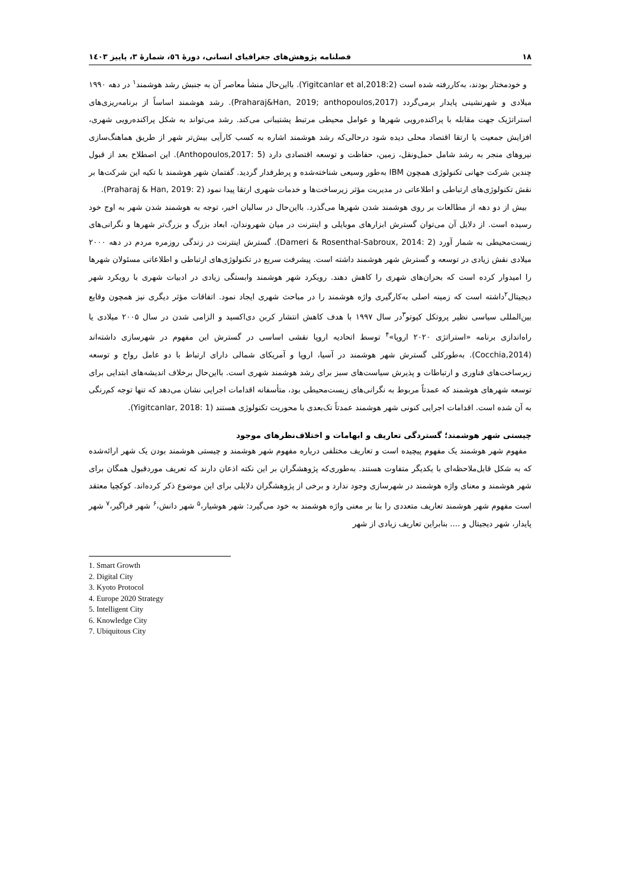۱۸ فصلنامه پژوهش‌های جغرافیای انسانی، دورۀ ٥٦، شمارۀ ۳، پاییز ۱٤۰۳
و خودمختار بودند، به‌کاررفته شده است (Yigitcanlar et al,2018:2). بااین‌حال منشأ معاصر آن به جنبش رشد هوشمند<sup>۱</sup> در دهه ۱۹۹۰ میلادی و شهرنشینی پایدار برمی‌گردد (Praharaj&Han, 2019; anthopoulos,2017). رشد هوشمند اساساً از برنامه‌ریزی‌های استراتژیک جهت مقابله با پراکنده‌رویی شهرها و عوامل محیطی مرتبط پشتیبانی می‌کند. رشد می‌تواند به شکل پراکنده‌رویی شهری، افزایش جمعیت یا ارتقا اقتصاد محلی دیده شود درحالی‌که رشد هوشمند اشاره به کسب کارآیی بیش‌تر شهر از طریق هماهنگ‌سازی نیروهای منجر به رشد شامل حمل‌ونقل، زمین، حفاظت و توسعه اقتصادی دارد (Anthopoulos,2017: 5). این اصطلاح بعد از قبول چندین شرکت جهانی تکنولوژی همچون IBM به‌طور وسیعی شناخته‌شده و پرطرفدار گردید. گفتمان شهر هوشمند با تکیه این شرکت‌ها بر نقش تکنولوژی‌های ارتباطی و اطلاعاتی در مدیریت مؤثر زیرساخت‌ها و خدمات شهری ارتقا پیدا نمود (Praharaj & Han, 2019: 2).
بیش از دو دهه از مطالعات بر روی هوشمند شدن شهرها می‌گذرد. بااین‌حال در سالیان اخیر، توجه به هوشمند شدن شهر به اوج خود رسیده است. از دلایل آن می‌توان گسترش ابزارهای موبایلی و اینترنت در میان شهروندان، ابعاد بزرگ و بزرگ‌تر شهرها و نگرانی‌های زیست‌محیطی به شمار آورد (Dameri & Rosenthal-Sabroux, 2014: 2). گسترش اینترنت در زندگی روزمره مردم در دهه ۲۰۰۰ میلادی نقش زیادی در توسعه و گسترش شهر هوشمند داشته است. پیشرفت سریع در تکنولوژی‌های ارتباطی و اطلاعاتی مسئولان شهرها را امیدوار کرده است که بحران‌های شهری را کاهش دهند. رویکرد شهر هوشمند وابستگی زیادی در ادبیات شهری با رویکرد شهر دیجیتال<sup>۲</sup>داشته است که زمینه اصلی به‌کارگیری واژه هوشمند را در مباحث شهری ایجاد نمود. اتفاقات مؤثر دیگری نیز همچون وقایع بین‌المللی سیاسی نظیر پروتکل کیوتو<sup>۳</sup>در سال ۱۹۹۷ با هدف کاهش انتشار کربن دی‌اکسید و الزامی شدن در سال ۲۰۰۵ میلادی یا راه‌اندازی برنامه «استراتژی ۲۰۲۰ اروپا»<sup>۴</sup> توسط اتحادیه اروپا نقشی اساسی در گسترش این مفهوم در شهرسازی داشته‌اند (Cocchia,2014). به‌طورکلی گسترش شهر هوشمند در آسیا، اروپا و آمریکای شمالی دارای ارتباط با دو عامل رواج و توسعه زیرساخت‌های فناوری و ارتباطات و پذیرش سیاست‌های سبز برای رشد هوشمند شهری است. بااین‌حال برخلاف اندیشه‌های ابتدایی برای توسعه شهرهای هوشمند که عمدتاً مربوط به نگرانی‌های زیست‌محیطی بود، متأسفانه اقدامات اجرایی نشان می‌دهد که تنها توجه کم‌رنگی به آن شده است. اقدامات اجرایی کنونی شهر هوشمند عمدتاً تک‌بعدی با محوریت تکنولوژی هستند (Yigitcanlar, 2018: 1).
چیستی شهر هوشمند؛ گستردگی تعاریف و ابهامات و اختلاف‌نظرهای موجود
مفهوم شهر هوشمند یک مفهوم پیچیده است و تعاریف مختلفی درباره مفهوم شهر هوشمند و چیستی هوشمند بودن یک شهر ارائه‌شده که به شکل قابل‌ملاحظه‌ای با یکدیگر متفاوت هستند. به‌طوری‌که پژوهشگران بر این نکته اذعان دارند که تعریف موردقبول همگان برای شهر هوشمند و معنای واژه هوشمند در شهرسازی وجود ندارد و برخی از پژوهشگران دلایلی برای این موضوع ذکر کرده‌اند. کوکچیا معتقد است مفهوم شهر هوشمند تعاریف متعددی را بنا بر معنی واژه هوشمند به خود می‌گیرد: شهر هوشیار،<sup>۵</sup> شهر دانش،<sup>۶</sup> شهر فراگیر،<sup>۷</sup> شهر پایدار، شهر دیجیتال و .... بنابراین تعاریف زیادی از شهر
1. Smart Growth
2. Digital City
3. Kyoto Protocol
4. Europe 2020 Strategy
5. Intelligent City
6. Knowledge City
7. Ubiquitous City